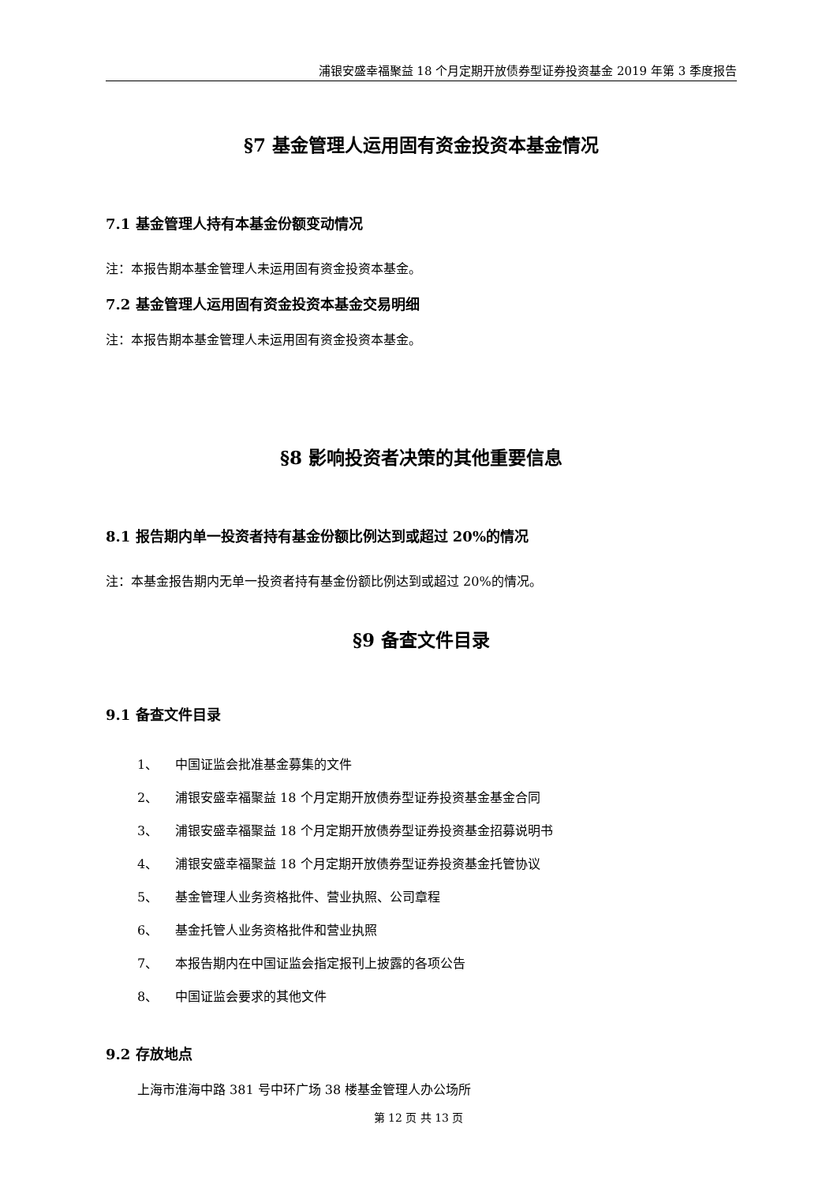浦银安盛幸福聚益 18 个月定期开放债券型证券投资基金 2019 年第 3 季度报告
§7 基金管理人运用固有资金投资本基金情况
7.1 基金管理人持有本基金份额变动情况
注：本报告期本基金管理人未运用固有资金投资本基金。
7.2 基金管理人运用固有资金投资本基金交易明细
注：本报告期本基金管理人未运用固有资金投资本基金。
§8 影响投资者决策的其他重要信息
8.1 报告期内单一投资者持有基金份额比例达到或超过 20%的情况
注：本基金报告期内无单一投资者持有基金份额比例达到或超过 20%的情况。
§9 备查文件目录
9.1 备查文件目录
1、 中国证监会批准基金募集的文件
2、 浦银安盛幸福聚益 18 个月定期开放债券型证券投资基金基金合同
3、 浦银安盛幸福聚益 18 个月定期开放债券型证券投资基金招募说明书
4、 浦银安盛幸福聚益 18 个月定期开放债券型证券投资基金托管协议
5、 基金管理人业务资格批件、营业执照、公司章程
6、 基金托管人业务资格批件和营业执照
7、 本报告期内在中国证监会指定报刊上披露的各项公告
8、 中国证监会要求的其他文件
9.2 存放地点
上海市淮海中路 381 号中环广场 38 楼基金管理人办公场所
第 12 页 共 13 页